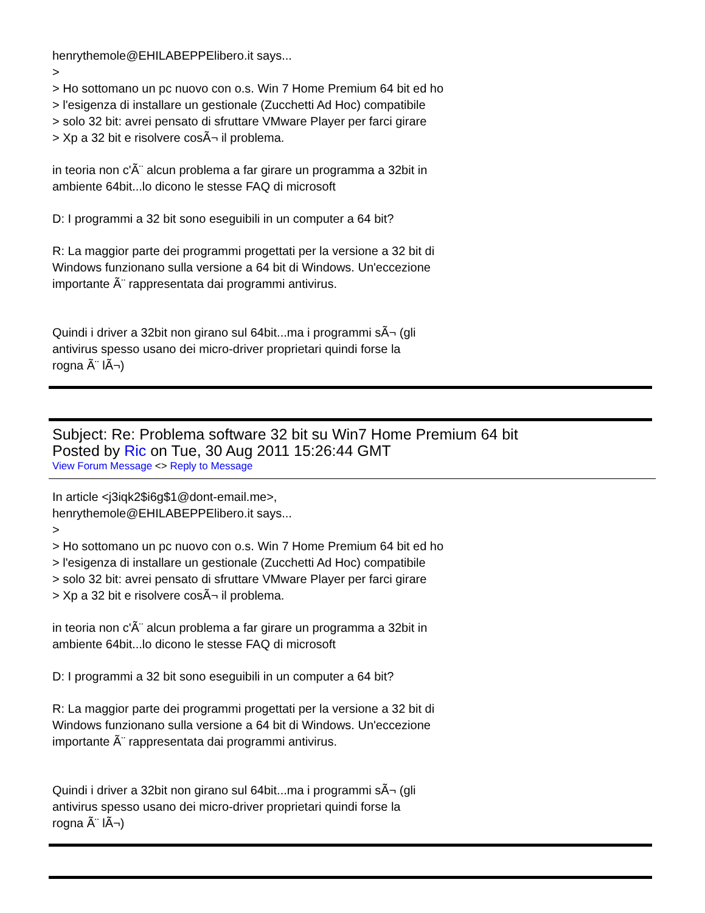henrythemole@EHILABEPPElibero.it says...
>
> Ho sottomano un pc nuovo con o.s. Win 7 Home Premium 64 bit ed ho
> l'esigenza di installare un gestionale (Zucchetti Ad Hoc) compatibile
> solo 32 bit: avrei pensato di sfruttare VMware Player per farci girare
> Xp a 32 bit e risolvere cosÃ¬ il problema.
in teoria non c'Ã¨ alcun problema a far girare un programma a 32bit in
ambiente 64bit...lo dicono le stesse FAQ di microsoft
D: I programmi a 32 bit sono eseguibili in un computer a 64 bit?
R: La maggior parte dei programmi progettati per la versione a 32 bit di
Windows funzionano sulla versione a 64 bit di Windows. Un'eccezione
importante Ã¨ rappresentata dai programmi antivirus.
Quindi i driver a 32bit non girano sul 64bit...ma i programmi sÃ¬ (gli
antivirus spesso usano dei micro-driver proprietari quindi forse la
rogna Ã¨ lÃ¬)
Subject: Re: Problema software 32 bit su Win7 Home Premium 64 bit
Posted by Ric on Tue, 30 Aug 2011 15:26:44 GMT
View Forum Message <> Reply to Message
In article <j3iqk2$i6g$1@dont-email.me>,
henrythemole@EHILABEPPElibero.it says...
>
> Ho sottomano un pc nuovo con o.s. Win 7 Home Premium 64 bit ed ho
> l'esigenza di installare un gestionale (Zucchetti Ad Hoc) compatibile
> solo 32 bit: avrei pensato di sfruttare VMware Player per farci girare
> Xp a 32 bit e risolvere cosÃ¬ il problema.
in teoria non c'Ã¨ alcun problema a far girare un programma a 32bit in
ambiente 64bit...lo dicono le stesse FAQ di microsoft
D: I programmi a 32 bit sono eseguibili in un computer a 64 bit?
R: La maggior parte dei programmi progettati per la versione a 32 bit di
Windows funzionano sulla versione a 64 bit di Windows. Un'eccezione
importante Ã¨ rappresentata dai programmi antivirus.
Quindi i driver a 32bit non girano sul 64bit...ma i programmi sÃ¬ (gli
antivirus spesso usano dei micro-driver proprietari quindi forse la
rogna Ã¨ lÃ¬)